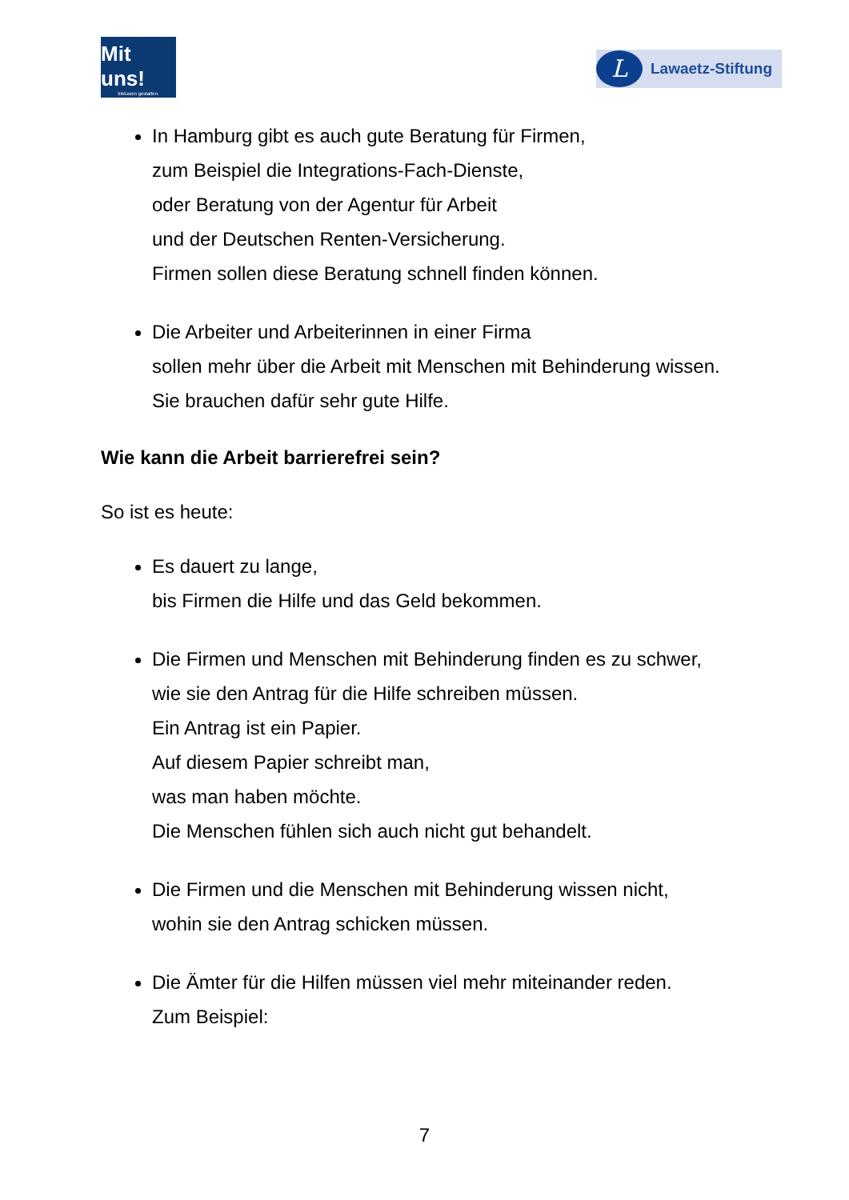Mit uns!
Inklusion gestalten.
L
Lawaetz-Stiftung
In Hamburg gibt es auch gute Beratung für Firmen,
zum Beispiel die Integrations-Fach-Dienste,
oder Beratung von der Agentur für Arbeit
und der Deutschen Renten-Versicherung.
Firmen sollen diese Beratung schnell finden können.
Die Arbeiter und Arbeiterinnen in einer Firma
sollen mehr über die Arbeit mit Menschen mit Behinderung wissen.
Sie brauchen dafür sehr gute Hilfe.
Wie kann die Arbeit barrierefrei sein?
So ist es heute:
Es dauert zu lange,
bis Firmen die Hilfe und das Geld bekommen.
Die Firmen und Menschen mit Behinderung finden es zu schwer,
wie sie den Antrag für die Hilfe schreiben müssen.
Ein Antrag ist ein Papier.
Auf diesem Papier schreibt man,
was man haben möchte.
Die Menschen fühlen sich auch nicht gut behandelt.
Die Firmen und die Menschen mit Behinderung wissen nicht,
wohin sie den Antrag schicken müssen.
Die Ämter für die Hilfen müssen viel mehr miteinander reden.
Zum Beispiel:
7